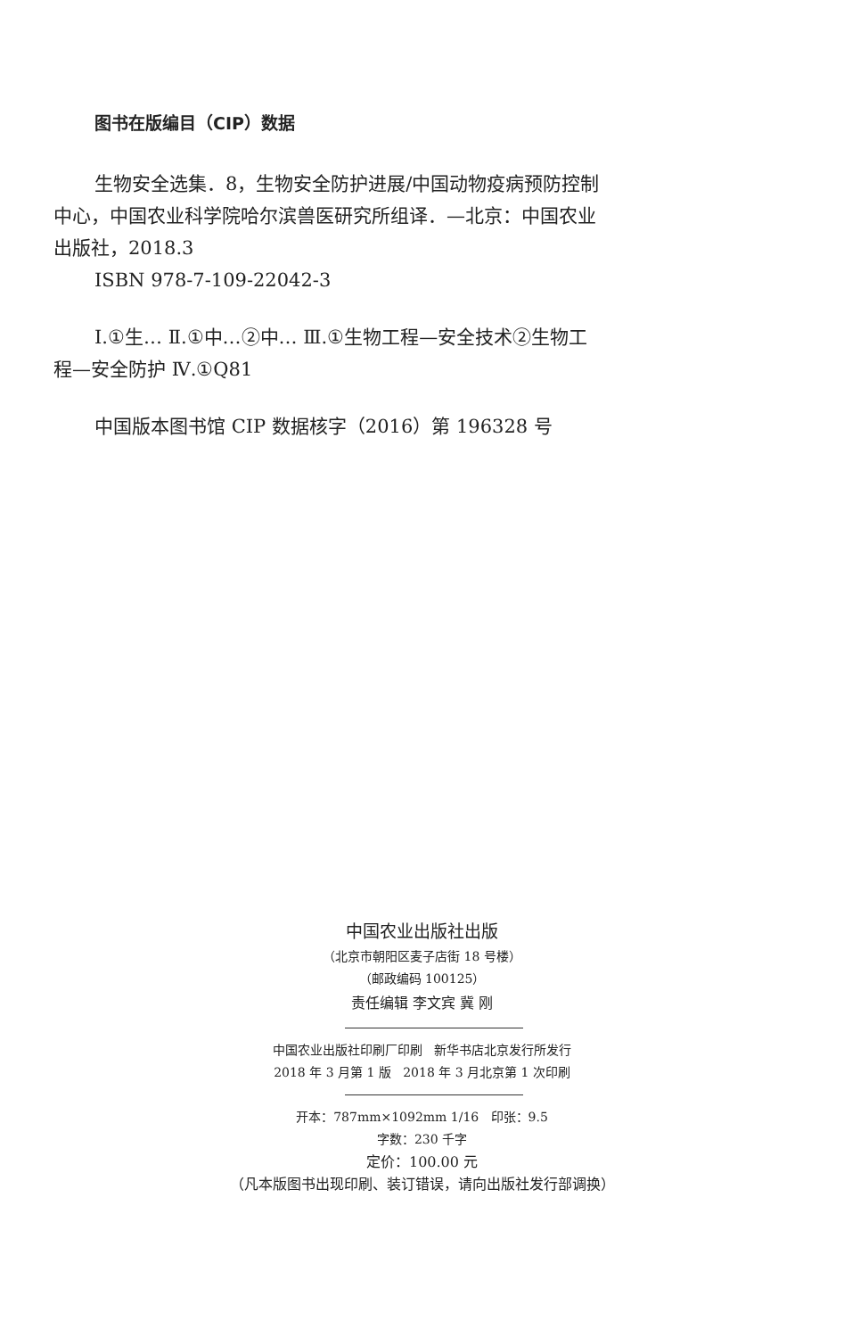图书在版编目（CIP）数据
生物安全选集．8，生物安全防护进展/中国动物疫病预防控制中心，中国农业科学院哈尔滨兽医研究所组译．—北京：中国农业出版社，2018.3
ISBN 978-7-109-22042-3
Ⅰ.①生… Ⅱ.①中…②中… Ⅲ.①生物工程—安全技术②生物工程—安全防护 Ⅳ.①Q81
中国版本图书馆 CIP 数据核字（2016）第 196328 号
中国农业出版社出版
（北京市朝阳区麦子店街 18 号楼）
（邮政编码 100125）
责任编辑 李文宾 冀 刚
中国农业出版社印刷厂印刷 新华书店北京发行所发行
2018 年 3 月第 1 版 2018 年 3 月北京第 1 次印刷
开本：787mm×1092mm 1/16 印张：9.5
字数：230 千字
定价：100.00 元
（凡本版图书出现印刷、装订错误，请向出版社发行部调换）